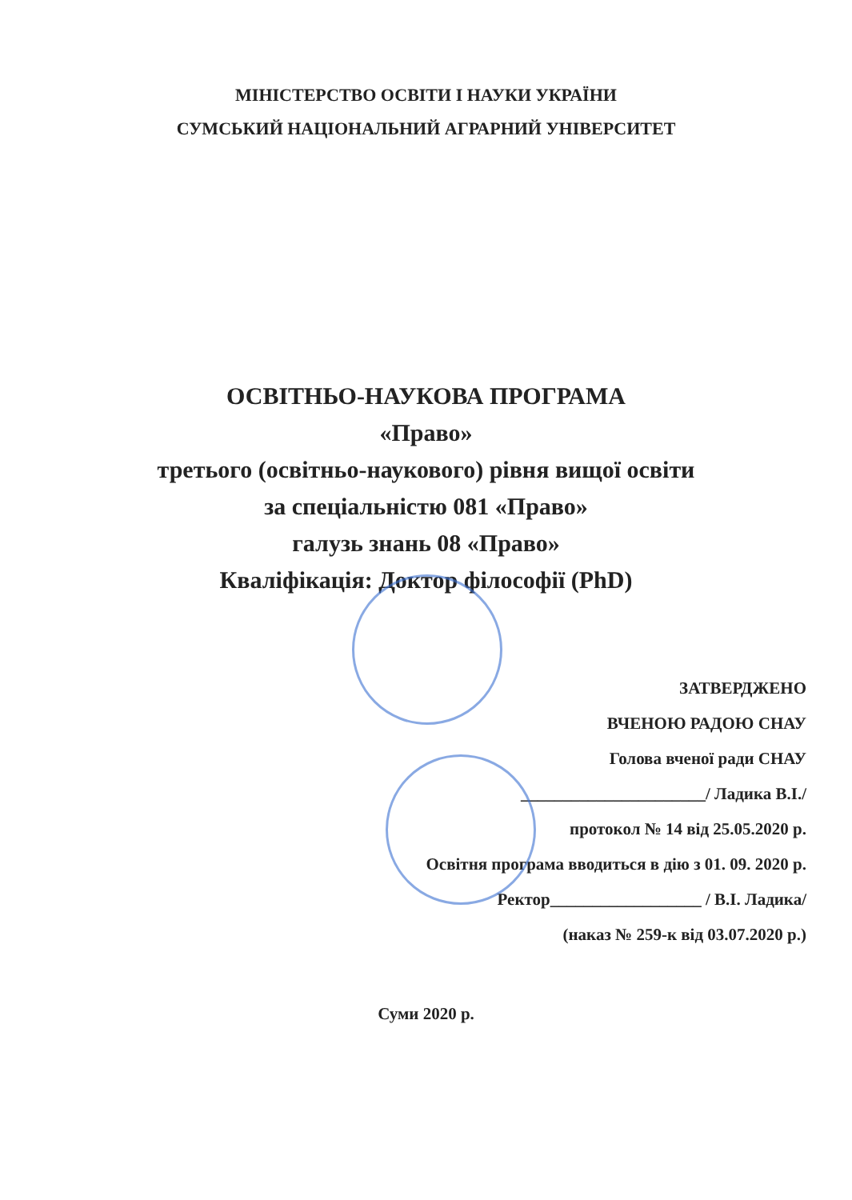МІНІСТЕРСТВО ОСВІТИ І НАУКИ УКРАЇНИ
СУМСЬКИЙ НАЦІОНАЛЬНИЙ АГРАРНИЙ УНІВЕРСИТЕТ
ОСВІТНЬО-НАУКОВА ПРОГРАМА
«Право»
третього (освітньо-наукового) рівня вищої освіти
за спеціальністю 081 «Право»
галузь знань 08 «Право»
Кваліфікація: Доктор філософії (PhD)
ЗАТВЕРДЖЕНО
ВЧЕНОЮ РАДОЮ СНАУ
Голова вченої ради СНАУ
______________________/ Ладика В.І./
протокол № 14 від 25.05.2020 р.
Освітня програма вводиться в дію з 01. 09. 2020 р.
Ректор__________________ / В.І. Ладика/
(наказ № 259-к від 03.07.2020 р.)
Суми 2020 р.